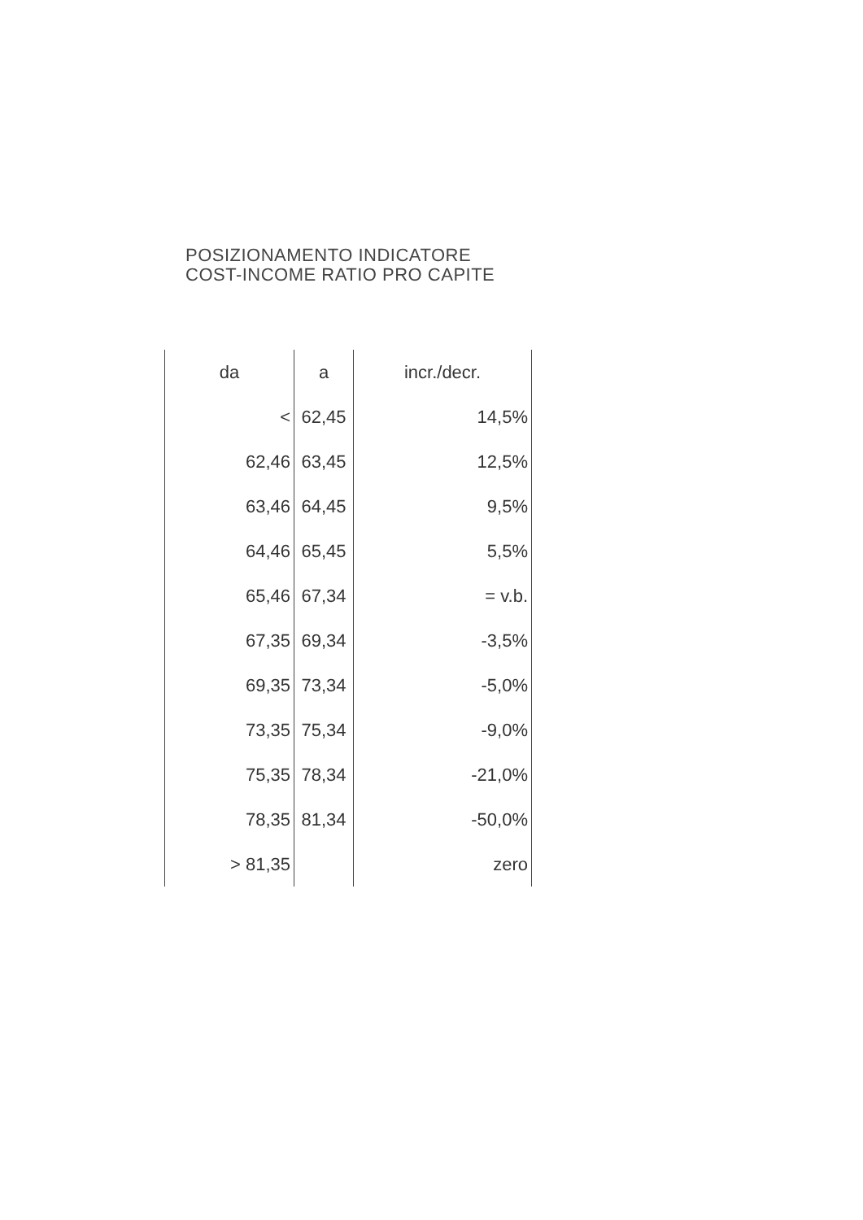POSIZIONAMENTO INDICATORE
COST-INCOME RATIO PRO CAPITE
| da | a | incr./decr. |
| --- | --- | --- |
| < | 62,45 | 14,5% |
| 62,46 | 63,45 | 12,5% |
| 63,46 | 64,45 | 9,5% |
| 64,46 | 65,45 | 5,5% |
| 65,46 | 67,34 | = v.b. |
| 67,35 | 69,34 | -3,5% |
| 69,35 | 73,34 | -5,0% |
| 73,35 | 75,34 | -9,0% |
| 75,35 | 78,34 | -21,0% |
| 78,35 | 81,34 | -50,0% |
| > 81,35 | | zero |